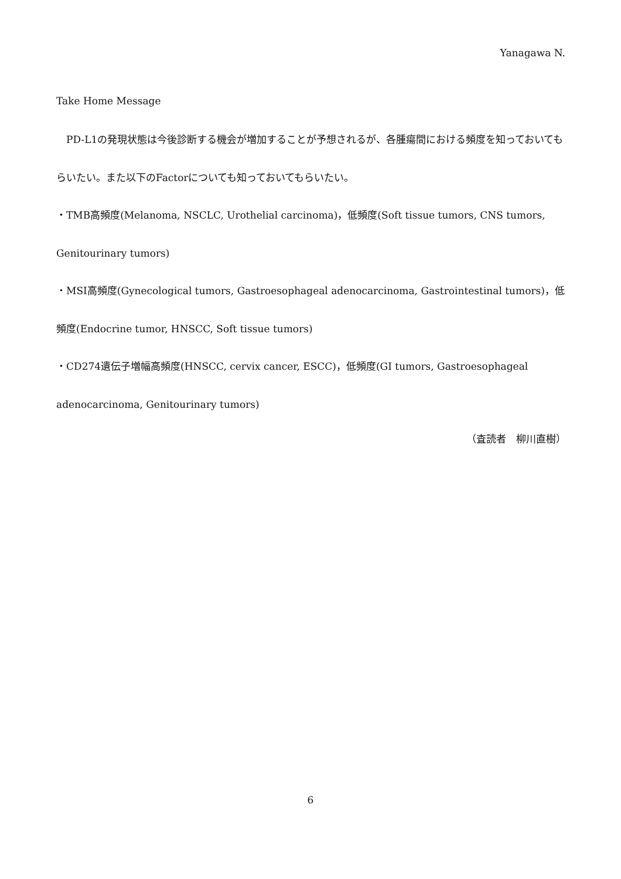Yanagawa N.
Take Home Message
　PD-L1の発現状態は今後診断する機会が増加することが予想されるが、各腫瘍間における頻度を知っておいてもらいたい。また以下のFactorについても知っておいてもらいたい。
・TMB高頻度(Melanoma, NSCLC, Urothelial carcinoma)，低頻度(Soft tissue tumors, CNS tumors, Genitourinary tumors)
・MSI高頻度(Gynecological tumors, Gastroesophageal adenocarcinoma, Gastrointestinal tumors)，低頻度(Endocrine tumor, HNSCC, Soft tissue tumors)
・CD274遺伝子増幅高頻度(HNSCC, cervix cancer, ESCC)，低頻度(GI tumors, Gastroesophageal adenocarcinoma, Genitourinary tumors)
（査読者　柳川直樹）
6